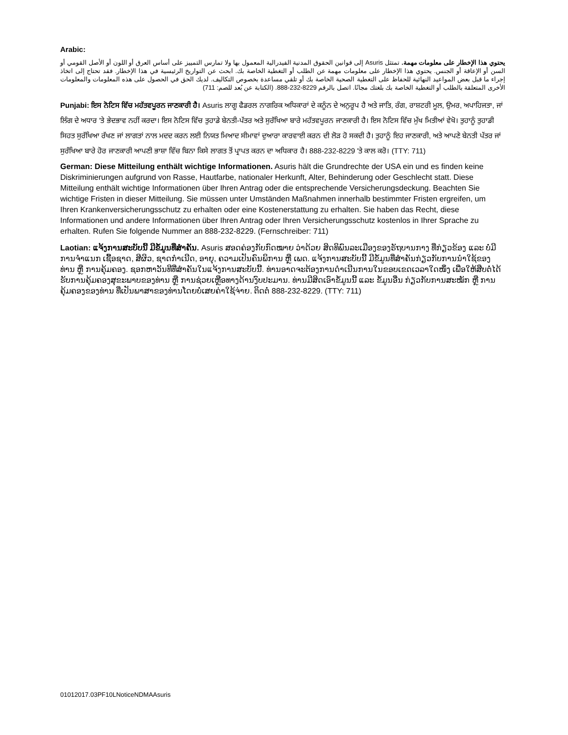Arabic:
يحتوي هذا الإخطار على معلومات مهمة. تمتثل Asuris إلى قوانين الحقوق المدنية الفيدرالية المعمول بها ولا تمارس التمييز على أساس العرق أو اللون أو الأصل القومي أو السن أو الإعاقة أو الجنس. يحتوي هذا الإخطار على معلومات مهمة عن الطلب أو التغطية الخاصة بك. ابحث عن التواريخ الرئيسية في هذا الإخطار. فقد تحتاج إلى اتخاذ إجراء ما قبل بعض المواعيد النهائية للحفاظ على التغطية الصحية الخاصة بك أو تلقي مساعدة بخصوص التكاليف. لديك الحق في الحصول على هذه المعلومات والمعلومات الأخرى المتعلقة بالطلب أو التغطية الخاصة بك بلغتك مجانًا. اتصل بالرقم 8229-232-888. (الكتابة عن بُعد للصم: 711)
Punjabi: ਇਸ ਨੋਟਿਸ ਵਿੱਚ ਮਹੱਤਵਪੂਰਨ ਜਾਣਕਾਰੀ ਹੈ। Asuris ਲਾਗੂ ਫੈਡਰਲ ਨਾਗਰਿਕ ਅਧਿਕਾਰਾਂ ਦੇ ਕਨੂੰਨ ਦੇ ਅਨੁਰੂਪ ਹੈ ਅਤੇ ਜਾਤਿ, ਰੰਗ, ਰਾਸ਼ਟਰੀ ਮੂਲ, ਉਮਰ, ਅਪਾਹਿਜਤਾ, ਜਾਂ ਲਿੰਗ ਦੇ ਅਧਾਰ 'ਤੇ ਭੇਦਭਾਵ ਨਹੀਂ ਕਰਦਾ। ਇਸ ਨੋਟਿਸ ਵਿੱਚ ਤੁਹਾਡੇ ਬੇਨਤੀ-ਪੱਤਰ ਅਤੇ ਸੁਰੱਖਿਆ ਬਾਰੇ ਮਹੱਤਵਪੂਰਨ ਜਾਣਕਾਰੀ ਹੈ। ਇਸ ਨੋਟਿਸ ਵਿੱਚ ਮੁੱਖ ਮਿਤੀਆਂ ਵੇਖੋ। ਤੁਹਾਨੂੰ ਤੁਹਾਡੀ ਸਿਹਤ ਸੁਰੱਖਿਆ ਰੱਖਣ ਜਾਂ ਲਾਗਤਾਂ ਨਾਲ ਮਦਦ ਕਰਨ ਲਈ ਨਿਯਤ ਮਿਆਦ ਸੀਮਾਵਾਂ ਦੁਆਰਾ ਕਾਰਵਾਈ ਕਰਨ ਦੀ ਲੋੜ ਹੋ ਸਕਦੀ ਹੈ। ਤੁਹਾਨੂੰ ਇਹ ਜਾਣਕਾਰੀ, ਅਤੇ ਆਪਣੇ ਬੇਨਤੀ ਪੱਤਰ ਜਾਂ ਸੁਰੱਖਿਆ ਬਾਰੇ ਹੋਰ ਜਾਣਕਾਰੀ ਆਪਣੀ ਭਾਸ਼ਾ ਵਿੱਚ ਬਿਨਾ ਕਿਸੇ ਲਾਗਤ ਤੋਂ ਪ੍ਰਾਪਤ ਕਰਨ ਦਾ ਅਧਿਕਾਰ ਹੈ। 888-232-8229 'ਤੇ ਕਾਲ ਕਰੋ। (TTY: 711)
German: Diese Mitteilung enthält wichtige Informationen. Asuris hält die Grundrechte der USA ein und es finden keine Diskriminierungen aufgrund von Rasse, Hautfarbe, nationaler Herkunft, Alter, Behinderung oder Geschlecht statt. Diese Mitteilung enthält wichtige Informationen über Ihren Antrag oder die entsprechende Versicherungsdeckung. Beachten Sie wichtige Fristen in dieser Mitteilung. Sie müssen unter Umständen Maßnahmen innerhalb bestimmter Fristen ergreifen, um Ihren Krankenversicherungsschutz zu erhalten oder eine Kostenerstattung zu erhalten. Sie haben das Recht, diese Informationen und andere Informationen über Ihren Antrag oder Ihren Versicherungsschutz kostenlos in Ihrer Sprache zu erhalten. Rufen Sie folgende Nummer an 888-232-8229. (Fernschreiber: 711)
Laotian: ແຈ້ງການສະບັບນີ້ ມີຂໍ້ມູນທີ່ສໍາຄັນ. Asuris ສອດຄ່ອງກັບກົດໝາຍ ວ່າດ້ວຍ ສິດທິພົນລະເມືອງຂອງຣັຖບານກາງ ທີ່ກ່ຽວຂ້ອງ ແລະ ບໍ່ມີການຈໍາແນກ ເຊື້ອຊາດ, ສີຜິວ, ຊາດກໍາເນີດ, ອາຍຸ, ຄວາມເປັນຄົນພິການ ຫຼື ເພດ. ແຈ້ງການສະບັບນີ້ ມີຂໍ້ມູນທີ່ສໍາຄັນກ່ຽວກັບການນໍາໃຊ້ຂອງທ່ານ ຫຼື ການຄຸ້ມຄອງ. ຊອກຫາວັນທີທີ່ສໍາຄັນໃນແຈ້ງການສະບັບນີ້. ທ່ານອາດຈະຕ້ອງການດໍາເນີນການໃນຂອບເຂດເວລາໃດໜຶ່ງ ເພື່ອໃຫ້ສືບຕໍ່ໄດ້ຮັບການຄຸ້ມຄອງສຸຂະພາບຂອງທ່ານ ຫຼື ການຊ່ວຍເຫຼືອທາງດ້ານງົບປະມານ. ທ່ານມີສິດເອົາຂໍ້ມູນນີ້ ແລະ ຂໍ້ມູນອື່ນ ກ່ຽວກັບການສະໝັກ ຫຼື ການຄຸ້ມຄອງຂອງທ່ານ ທີ່ເປັນພາສາຂອງທ່ານໂດຍບໍ່ເສຍຄ່າໃຊ້ຈ່າຍ. ຕິດຕໍ່ 888-232-8229. (TTY: 711)
01012017.03PF10LNoticeNDMAAsuris